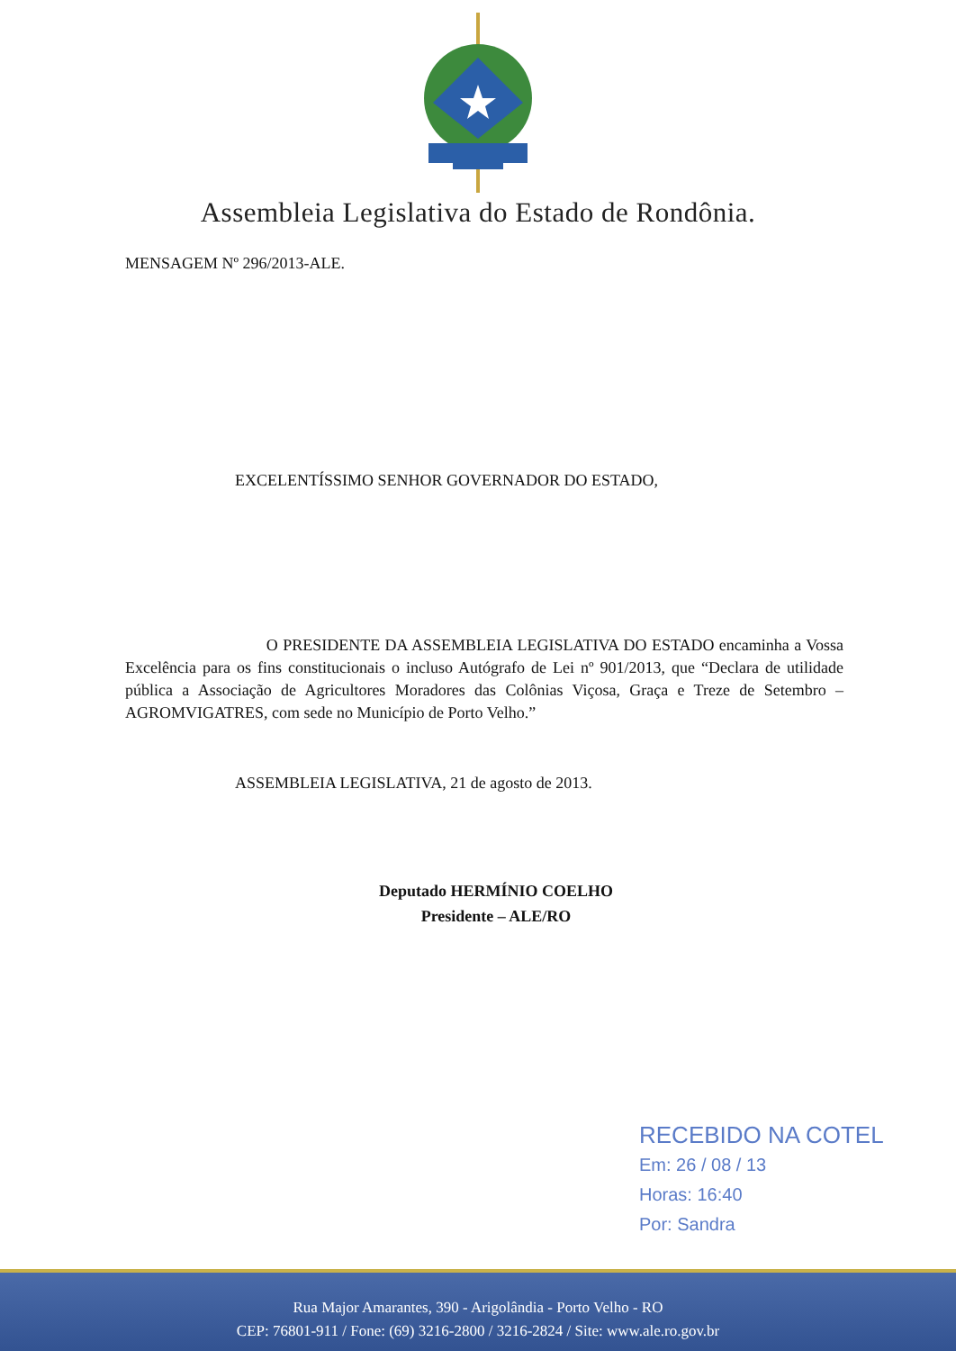Assembleia Legislativa do Estado de Rondônia.
MENSAGEM Nº 296/2013-ALE.
EXCELENTÍSSIMO SENHOR GOVERNADOR DO ESTADO,
O PRESIDENTE DA ASSEMBLEIA LEGISLATIVA DO ESTADO encaminha a Vossa Excelência para os fins constitucionais o incluso Autógrafo de Lei nº 901/2013, que “Declara de utilidade pública a Associação de Agricultores Moradores das Colônias Viçosa, Graça e Treze de Setembro – AGROMVIGATRES, com sede no Município de Porto Velho.”
ASSEMBLEIA LEGISLATIVA, 21 de agosto de 2013.
Deputado HERMÍNIO COELHO
Presidente – ALE/RO
RECEBIDO NA COTEL
Em: 26 / 08 / 13
Horas: 16:40
Por: Sandra
Rua Major Amarantes, 390 - Arigolândia - Porto Velho - RO
CEP: 76801-911 / Fone: (69) 3216-2800 / 3216-2824 / Site: www.ale.ro.gov.br